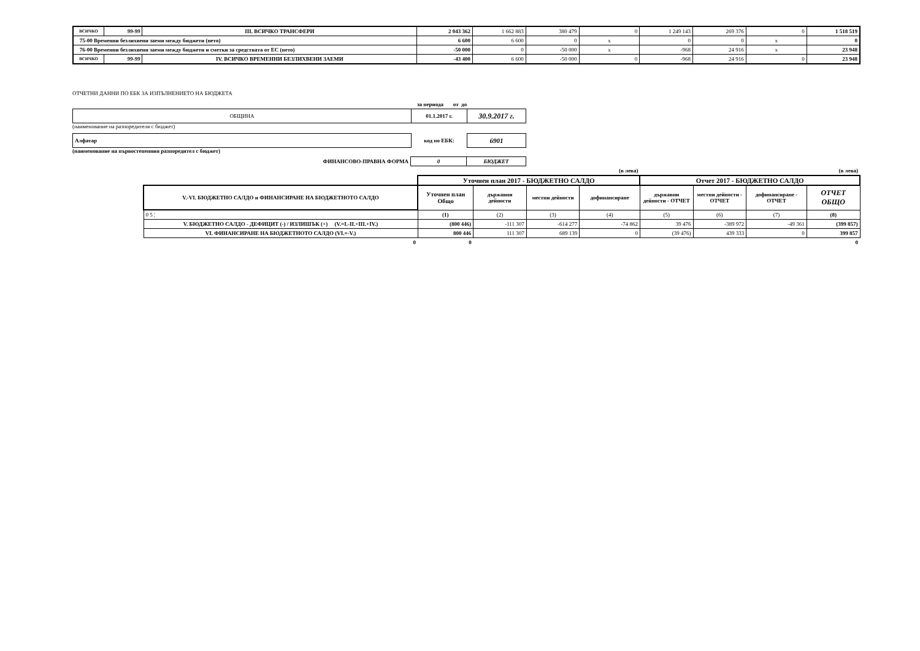| ВСИЧКО | 99-99 | III. ВСИЧКО ТРАНСФЕРИ | 2 043 362 | 1 662 883 | 380 479 | 0 | 1 249 143 | 269 376 | 0 | 1 518 519 |
| 75-00 Временни безлихвени заеми между бюджети (нето) | | | 6 600 | 6 600 | 0 | x | 0 | 0 | x | 0 |
| 76-00 Временни безлихвени заеми между бюджети и сметки за средствата от ЕС (нето) | | | -50 000 | 0 | -50 000 | x | -968 | 24 916 | x | 23 948 |
| ВСИЧКО | 99-99 | IV. ВСИЧКО ВРЕМЕННИ БЕЗЛИХВЕНИ ЗАЕМИ | -43 400 | 6 600 | -50 000 | 0 | -968 | 24 916 | 0 | 23 948 |
ОТЧЕТНИ ДАННИ ПО ЕБК ЗА ИЗПЪЛНЕНИЕТО НА БЮДЖЕТА
за периода от до
| ОБЩИНА | 01.1.2017 г. | 30.9.2017 г. |
(наименование на разпоредителя с бюджет)
| Алфатар | код по ЕБК: | 6901 |
(наименование на първостепенния разпоредител с бюджет)
| ФИНАНСОВО-ПРАВНА ФОРМА | 0 | БЮДЖЕТ |
| | (в лева) | | | | (в лева) | | | |
| | Уточнен план 2017 - БЮДЖЕТНО САЛДО | | | | Отчет 2017 - БЮДЖЕТНО САЛДО | | | |
| V.-VI. БЮДЖЕТНО САЛДО и ФИНАНСИРАНЕ НА БЮДЖЕТНОТО САЛДО | Уточнен план Общо | държавни дейности | местни дейности | дофинансиране | държавни дейности - ОТЧЕТ | местни дейности - ОТЧЕТ | дофинансиране - ОТЧЕТ | ОТЧЕТ ОБЩО |
| 0 5 ¦ | (1) | (2) | (3) | (4) | (5) | (6) | (7) | (8) |
| V. БЮДЖЕТНО САЛДО - ДЕФИЦИТ (-) / ИЗЛИШЪК (+) (V.=I.-II.+III.+IV.) | (800 446) | -111 307 | -614 277 | -74 862 | 39 476 | -389 972 | -49 361 | (399 857) |
| VI. ФИНАНСИРАНЕ НА БЮДЖЕТНОТО САЛДО (VI.=-V.) | 800 446 | 111 307 | 689 139 | 0 | (39 476) | 439 333 | 0 | 399 857 |
| 0 | 0 | | | | | | | 0 |